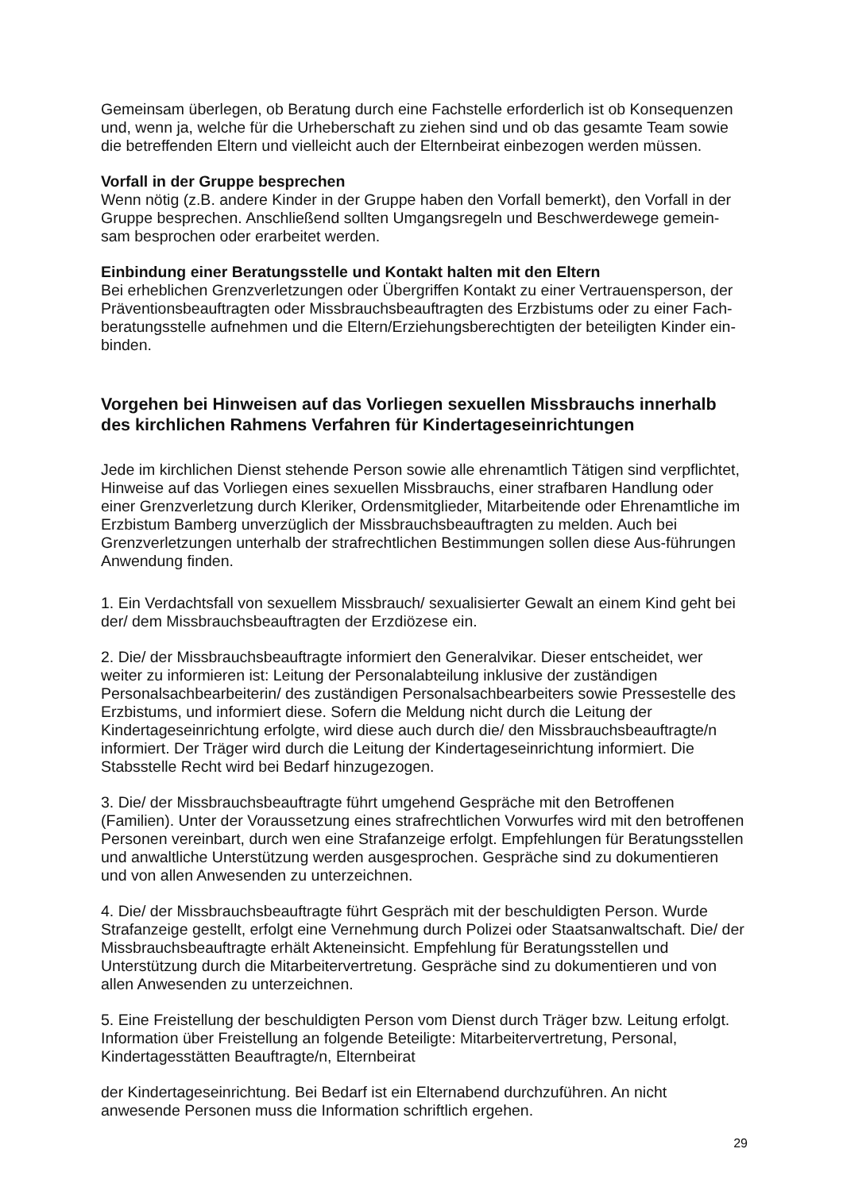Gemeinsam überlegen, ob Beratung durch eine Fachstelle erforderlich ist ob Konsequenzen und, wenn ja, welche für die Urheberschaft zu ziehen sind und ob das gesamte Team sowie die betreffenden Eltern und vielleicht auch der Elternbeirat einbezogen werden müssen.
Vorfall in der Gruppe besprechen
Wenn nötig (z.B. andere Kinder in der Gruppe haben den Vorfall bemerkt), den Vorfall in der Gruppe besprechen. Anschließend sollten Umgangsregeln und Beschwerdewege gemein-sam besprochen oder erarbeitet werden.
Einbindung einer Beratungsstelle und Kontakt halten mit den Eltern
Bei erheblichen Grenzverletzungen oder Übergriffen Kontakt zu einer Vertrauensperson, der Präventionsbeauftragten oder Missbrauchsbeauftragten des Erzbistums oder zu einer Fach-beratungsstelle aufnehmen und die Eltern/Erziehungsberechtigten der beteiligten Kinder ein-binden.
Vorgehen bei Hinweisen auf das Vorliegen sexuellen Missbrauchs innerhalb des kirchlichen Rahmens Verfahren für Kindertageseinrichtungen
Jede im kirchlichen Dienst stehende Person sowie alle ehrenamtlich Tätigen sind verpflichtet, Hinweise auf das Vorliegen eines sexuellen Missbrauchs, einer strafbaren Handlung oder einer Grenzverletzung durch Kleriker, Ordensmitglieder, Mitarbeitende oder Ehrenamtliche im Erzbistum Bamberg unverzüglich der Missbrauchsbeauftragten zu melden. Auch bei Grenzverletzungen unterhalb der strafrechtlichen Bestimmungen sollen diese Aus-führungen Anwendung finden.
1. Ein Verdachtsfall von sexuellem Missbrauch/ sexualisierter Gewalt an einem Kind geht bei der/ dem Missbrauchsbeauftragten der Erzdiözese ein.
2. Die/ der Missbrauchsbeauftragte informiert den Generalvikar. Dieser entscheidet, wer weiter zu informieren ist: Leitung der Personalabteilung inklusive der zuständigen Personalsachbearbeiterin/ des zuständigen Personalsachbearbeiters sowie Pressestelle des Erzbistums, und informiert diese. Sofern die Meldung nicht durch die Leitung der Kindertageseinrichtung erfolgte, wird diese auch durch die/ den Missbrauchsbeauftragte/n informiert. Der Träger wird durch die Leitung der Kindertageseinrichtung informiert. Die Stabsstelle Recht wird bei Bedarf hinzugezogen.
3. Die/ der Missbrauchsbeauftragte führt umgehend Gespräche mit den Betroffenen (Familien). Unter der Voraussetzung eines strafrechtlichen Vorwurfes wird mit den betroffenen Personen vereinbart, durch wen eine Strafanzeige erfolgt. Empfehlungen für Beratungsstellen und anwaltliche Unterstützung werden ausgesprochen. Gespräche sind zu dokumentieren und von allen Anwesenden zu unterzeichnen.
4. Die/ der Missbrauchsbeauftragte führt Gespräch mit der beschuldigten Person. Wurde Strafanzeige gestellt, erfolgt eine Vernehmung durch Polizei oder Staatsanwaltschaft. Die/ der Missbrauchsbeauftragte erhält Akteneinsicht. Empfehlung für Beratungsstellen und Unterstützung durch die Mitarbeitervertretung. Gespräche sind zu dokumentieren und von allen Anwesenden zu unterzeichnen.
5. Eine Freistellung der beschuldigten Person vom Dienst durch Träger bzw. Leitung erfolgt. Information über Freistellung an folgende Beteiligte: Mitarbeitervertretung, Personal, Kindertagesstätten Beauftragte/n, Elternbeirat
der Kindertageseinrichtung. Bei Bedarf ist ein Elternabend durchzuführen. An nicht anwesende Personen muss die Information schriftlich ergehen.
29